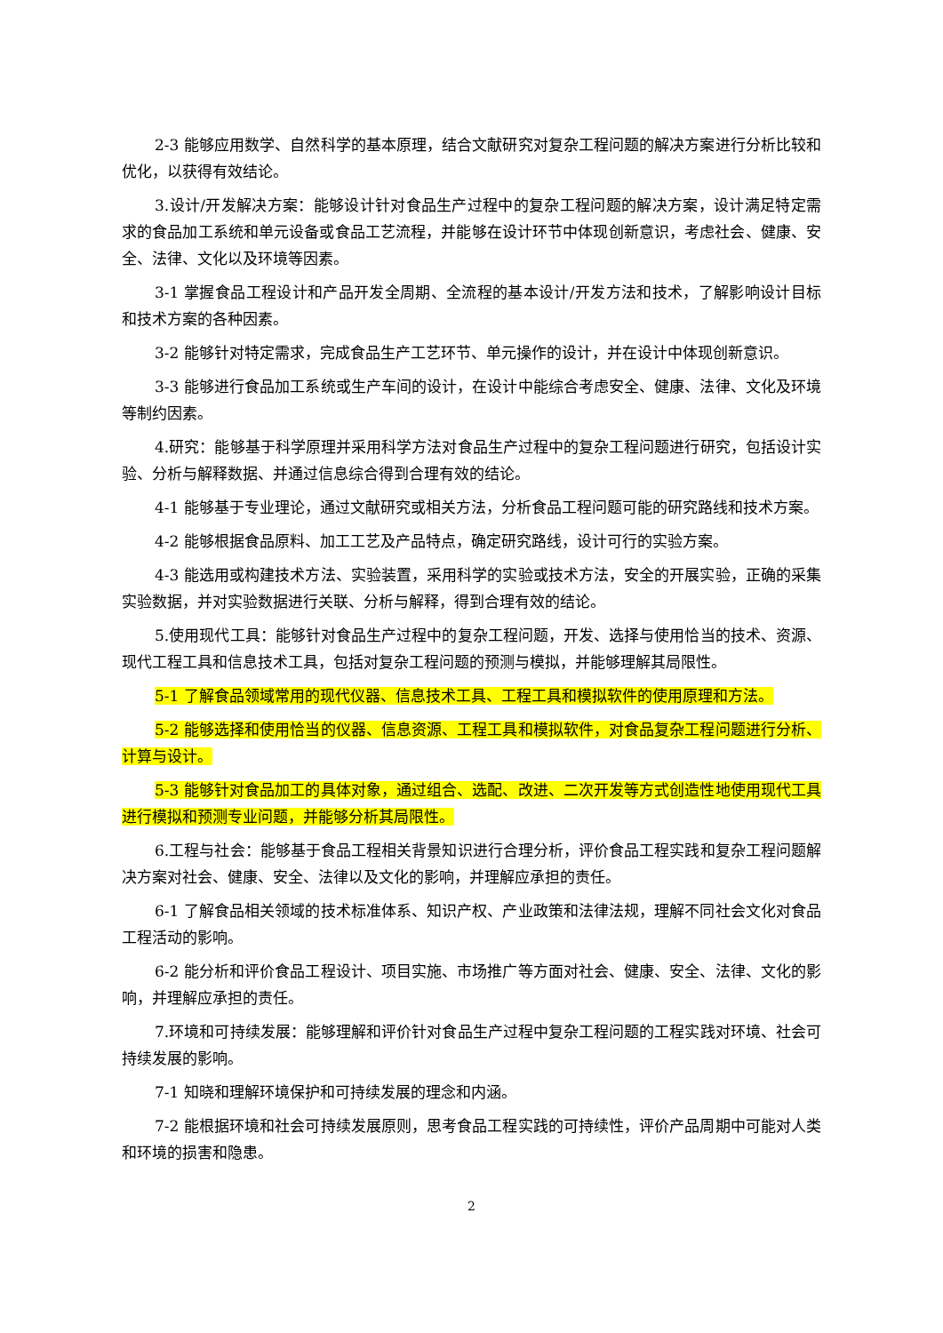2-3 能够应用数学、自然科学的基本原理，结合文献研究对复杂工程问题的解决方案进行分析比较和优化，以获得有效结论。
3.设计/开发解决方案：能够设计针对食品生产过程中的复杂工程问题的解决方案，设计满足特定需求的食品加工系统和单元设备或食品工艺流程，并能够在设计环节中体现创新意识，考虑社会、健康、安全、法律、文化以及环境等因素。
3-1 掌握食品工程设计和产品开发全周期、全流程的基本设计/开发方法和技术，了解影响设计目标和技术方案的各种因素。
3-2 能够针对特定需求，完成食品生产工艺环节、单元操作的设计，并在设计中体现创新意识。
3-3 能够进行食品加工系统或生产车间的设计，在设计中能综合考虑安全、健康、法律、文化及环境等制约因素。
4.研究：能够基于科学原理并采用科学方法对食品生产过程中的复杂工程问题进行研究，包括设计实验、分析与解释数据、并通过信息综合得到合理有效的结论。
4-1 能够基于专业理论，通过文献研究或相关方法，分析食品工程问题可能的研究路线和技术方案。
4-2 能够根据食品原料、加工工艺及产品特点，确定研究路线，设计可行的实验方案。
4-3 能选用或构建技术方法、实验装置，采用科学的实验或技术方法，安全的开展实验，正确的采集实验数据，并对实验数据进行关联、分析与解释，得到合理有效的结论。
5.使用现代工具：能够针对食品生产过程中的复杂工程问题，开发、选择与使用恰当的技术、资源、现代工程工具和信息技术工具，包括对复杂工程问题的预测与模拟，并能够理解其局限性。
5-1 了解食品领域常用的现代仪器、信息技术工具、工程工具和模拟软件的使用原理和方法。
5-2 能够选择和使用恰当的仪器、信息资源、工程工具和模拟软件，对食品复杂工程问题进行分析、计算与设计。
5-3 能够针对食品加工的具体对象，通过组合、选配、改进、二次开发等方式创造性地使用现代工具进行模拟和预测专业问题，并能够分析其局限性。
6.工程与社会：能够基于食品工程相关背景知识进行合理分析，评价食品工程实践和复杂工程问题解决方案对社会、健康、安全、法律以及文化的影响，并理解应承担的责任。
6-1 了解食品相关领域的技术标准体系、知识产权、产业政策和法律法规，理解不同社会文化对食品工程活动的影响。
6-2 能分析和评价食品工程设计、项目实施、市场推广等方面对社会、健康、安全、法律、文化的影响，并理解应承担的责任。
7.环境和可持续发展：能够理解和评价针对食品生产过程中复杂工程问题的工程实践对环境、社会可持续发展的影响。
7-1 知晓和理解环境保护和可持续发展的理念和内涵。
7-2 能根据环境和社会可持续发展原则，思考食品工程实践的可持续性，评价产品周期中可能对人类和环境的损害和隐患。
2